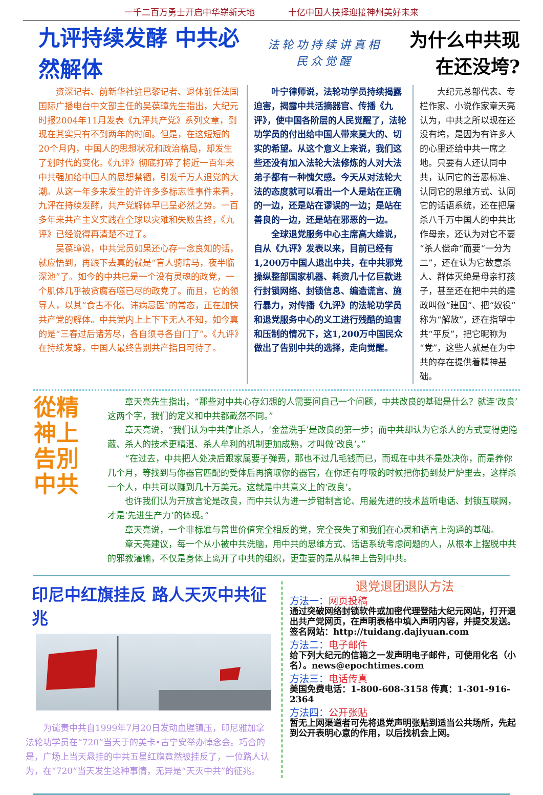一千二百万勇士开启中华崭新天地 十亿中国人抉择迎接神州美好未来
九评持续发酵 中共必然解体
法轮功持续讲真相
民众觉醒
为什么中共现在还没垮?
资深记者、前新华社驻巴黎记者、退休前任法国国际广播电台中文部主任的吴葆璋先生指出，大纪元时报2004年11月发表《九评共产党》系列文章，到现在其实只有不到两年的时间。但是，在这短短的20个月内，中国人的思想状况和政治格局，却发生了划时代的变化。《九评》彻底打碎了将近一百年来中共强加给中国人的思想禁锢，引发千万人退党的大潮。从这一年多来发生的许许多多标志性事件来看，九评在持续发酵，共产党解体早已呈必然之势。一百多年来共产主义实践在全球以灾难和失败告终，《九评》已经说得再清楚不过了。
吴葆璋说，中共党员如果还心存一念良知的话，就应悟到，再跟下去真的就是“盲人骑瞎马，夜半临深池”了。如今的中共已是一个没有灵魂的政党，一个肌体几乎被贪腐吞噬已尽的政党了。而且，它的领导人，以其“食古不化、讳病忌医”的常态，正在加快共产党的解体。中共党内上上下下无人不知，如今真的是“三春过后诸芳尽，各自须寻各自门了”。《九评》在持续发酵，中国人最终告别共产指日可待了。
叶宁律师说，法轮功学员持续揭露迫害，揭露中共活摘器官、传播《九评》，使中国各阶层的人民觉醒了，法轮功学员的付出给中国人带来莫大的、切实的希望。从这个意义上来说，我们这些还没有加入法轮大法修炼的人对大法弟子都有一种愧欠感。今天从对法轮大法的态度就可以看出一个人是站在正确的一边，还是站在谬误的一边；是站在善良的一边，还是站在邪恶的一边。
全球退党服务中心主席高大维说，自从《九评》发表以来，目前已经有1,200万中国人退出中共，在中共邪党操纵整部国家机器、耗资几十亿巨款进行封锁网络、封锁信息、编造谎言、施行暴力，对传播《九评》的法轮功学员和退党服务中心的义工进行残酷的迫害和压制的情况下，这1,200万中国民众做出了告别中共的选择，走向觉醒。
大纪元总部代表、专栏作家、小说作家章天亮认为，中共之所以现在还没有垮，是因为有许多人的心里还给中共一席之地。只要有人还认同中共，认同它的善恶标准、认同它的思维方式、认同它的话语系统，还在把屠杀八千万中国人的中共比作母亲，还认为对它不要“杀人偿命”而要“一分为二”，还在认为它故意杀人、群体灭绝是母亲打孩子，甚至还在把中共的建政叫做“建国”、把“奴役”称为“解放”，还在指望中共“平反”，把它昵称为“党”，这些人就是在为中共的存在提供着精神基础。
從精神上告別中共
章天亮先生指出，“那些对中共心存幻想的人需要问自己一个问题，中共改良的基础是什么？就连‘改良’这两个字，我们的定义和中共都截然不同。”
章天亮说，“我们认为中共停止杀人，‘金盆洗手’是改良的第一步；而中共却认为它杀人的方式变得更隐蔽、杀人的技术更精湛、杀人牟利的机制更加成熟，才叫做‘改良’。”
“在过去，中共把人处决后跟家属要子弹费，那也不过几毛钱而已，而现在中共不是处决你，而是养你几个月，等找到与你器官匹配的受体后再摘取你的器官，在你还有呼吸的时候把你扔到焚尸炉里去，这样杀一个人，中共可以赚到几十万美元。这就是中共意义上的‘改良’。
也许我们认为开放言论是改良，而中共认为进一步钳制言论、用最先进的技术监听电话、封锁互联网，才是‘先进生产力’的体现。”
章天亮说，一个非标准与普世价值完全相反的党，完全丧失了和我们在心灵和语言上沟通的基础。
章天亮建议，每一个从小被中共洗脑，用中共的思维方式、话语系统考虑问题的人，从根本上摆脱中共的邪教灌输，不仅是身体上离开了中共的组织，更重要的是从精神上告别中共。
印尼中红旗挂反 路人天灭中共征兆
为谴责中共自1999年7月20日发动血腥镇压，印尼雅加拿法轮功学员在“720”当天于的美卡•古宁安举办悼念会。巧合的是，广场上当天悬挂的中共五星红旗竟然被挂反了，一位路人认为，在“720”当天发生这种事情，无异是“天灭中共”的征兆。
退党退团退队方法
方法一：网页投稿
通过突破网络封锁软件或加密代理登陆大纪元网站，打开退出共产党网页，在声明表格中填入声明内容，并提交发送。签名网站：http://tuidang.dajiyuan.com
方法二：电子邮件
给下列大纪元的信箱之一发声明电子邮件，可使用化名（小名）。news@epochtimes.com
方法三：电话传真
美国免费电话：1-800-608-3158 传真：1-301-916-2364
方法四：公开张贴
暂无上网渠道者可先将退党声明张贴到适当公共场所，先起到公开表明心意的作用，以后找机会上网。